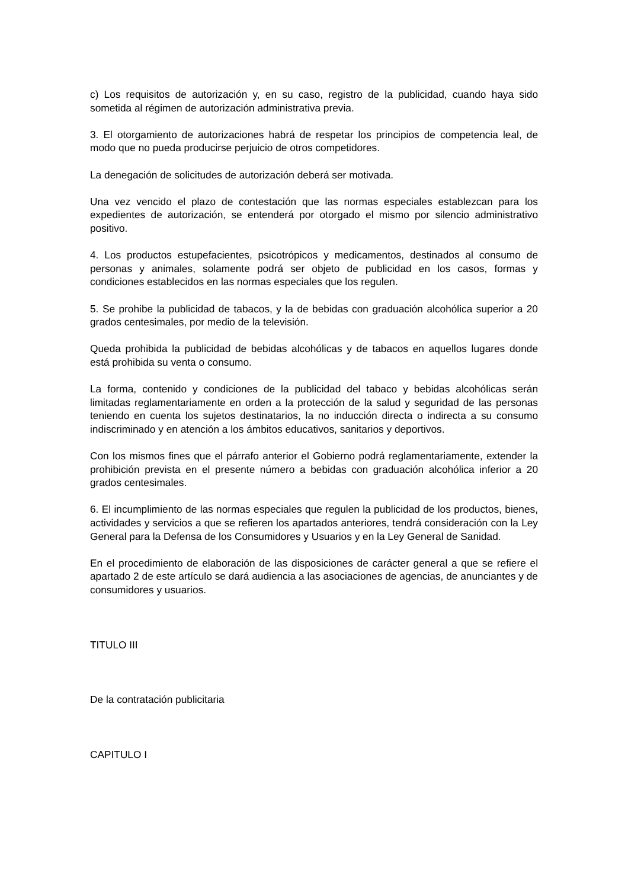c) Los requisitos de autorización y, en su caso, registro de la publicidad, cuando haya sido sometida al régimen de autorización administrativa previa.
3. El otorgamiento de autorizaciones habrá de respetar los principios de competencia leal, de modo que no pueda producirse perjuicio de otros competidores.
La denegación de solicitudes de autorización deberá ser motivada.
Una vez vencido el plazo de contestación que las normas especiales establezcan para los expedientes de autorización, se entenderá por otorgado el mismo por silencio administrativo positivo.
4. Los productos estupefacientes, psicotrópicos y medicamentos, destinados al consumo de personas y animales, solamente podrá ser objeto de publicidad en los casos, formas y condiciones establecidos en las normas especiales que los regulen.
5. Se prohibe la publicidad de tabacos, y la de bebidas con graduación alcohólica superior a 20 grados centesimales, por medio de la televisión.
Queda prohibida la publicidad de bebidas alcohólicas y de tabacos en aquellos lugares donde está prohibida su venta o consumo.
La forma, contenido y condiciones de la publicidad del tabaco y bebidas alcohólicas serán limitadas reglamentariamente en orden a la protección de la salud y seguridad de las personas teniendo en cuenta los sujetos destinatarios, la no inducción directa o indirecta a su consumo indiscriminado y en atención a los ámbitos educativos, sanitarios y deportivos.
Con los mismos fines que el párrafo anterior el Gobierno podrá reglamentariamente, extender la prohibición prevista en el presente número a bebidas con graduación alcohólica inferior a 20 grados centesimales.
6. El incumplimiento de las normas especiales que regulen la publicidad de los productos, bienes, actividades y servicios a que se refieren los apartados anteriores, tendrá consideración con la Ley General para la Defensa de los Consumidores y Usuarios y en la Ley General de Sanidad.
En el procedimiento de elaboración de las disposiciones de carácter general a que se refiere el apartado 2 de este artículo se dará audiencia a las asociaciones de agencias, de anunciantes y de consumidores y usuarios.
TITULO III
De la contratación publicitaria
CAPITULO I